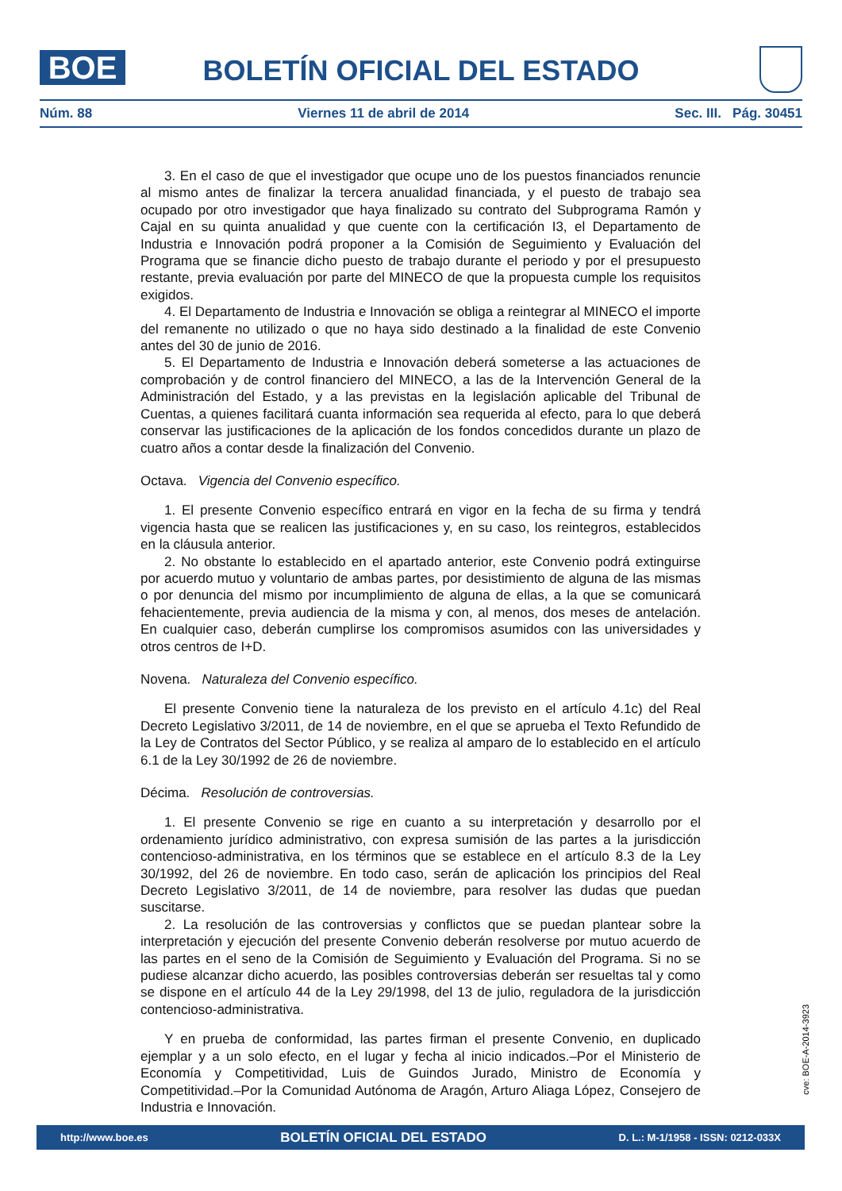BOE
BOLETÍN OFICIAL DEL ESTADO
Núm. 88 Viernes 11 de abril de 2014 Sec. III. Pág. 30451
3. En el caso de que el investigador que ocupe uno de los puestos financiados renuncie al mismo antes de finalizar la tercera anualidad financiada, y el puesto de trabajo sea ocupado por otro investigador que haya finalizado su contrato del Subprograma Ramón y Cajal en su quinta anualidad y que cuente con la certificación I3, el Departamento de Industria e Innovación podrá proponer a la Comisión de Seguimiento y Evaluación del Programa que se financie dicho puesto de trabajo durante el periodo y por el presupuesto restante, previa evaluación por parte del MINECO de que la propuesta cumple los requisitos exigidos.
4. El Departamento de Industria e Innovación se obliga a reintegrar al MINECO el importe del remanente no utilizado o que no haya sido destinado a la finalidad de este Convenio antes del 30 de junio de 2016.
5. El Departamento de Industria e Innovación deberá someterse a las actuaciones de comprobación y de control financiero del MINECO, a las de la Intervención General de la Administración del Estado, y a las previstas en la legislación aplicable del Tribunal de Cuentas, a quienes facilitará cuanta información sea requerida al efecto, para lo que deberá conservar las justificaciones de la aplicación de los fondos concedidos durante un plazo de cuatro años a contar desde la finalización del Convenio.
Octava. Vigencia del Convenio específico.
1. El presente Convenio específico entrará en vigor en la fecha de su firma y tendrá vigencia hasta que se realicen las justificaciones y, en su caso, los reintegros, establecidos en la cláusula anterior.
2. No obstante lo establecido en el apartado anterior, este Convenio podrá extinguirse por acuerdo mutuo y voluntario de ambas partes, por desistimiento de alguna de las mismas o por denuncia del mismo por incumplimiento de alguna de ellas, a la que se comunicará fehacientemente, previa audiencia de la misma y con, al menos, dos meses de antelación. En cualquier caso, deberán cumplirse los compromisos asumidos con las universidades y otros centros de I+D.
Novena. Naturaleza del Convenio específico.
El presente Convenio tiene la naturaleza de los previsto en el artículo 4.1c) del Real Decreto Legislativo 3/2011, de 14 de noviembre, en el que se aprueba el Texto Refundido de la Ley de Contratos del Sector Público, y se realiza al amparo de lo establecido en el artículo 6.1 de la Ley 30/1992 de 26 de noviembre.
Décima. Resolución de controversias.
1. El presente Convenio se rige en cuanto a su interpretación y desarrollo por el ordenamiento jurídico administrativo, con expresa sumisión de las partes a la jurisdicción contencioso-administrativa, en los términos que se establece en el artículo 8.3 de la Ley 30/1992, del 26 de noviembre. En todo caso, serán de aplicación los principios del Real Decreto Legislativo 3/2011, de 14 de noviembre, para resolver las dudas que puedan suscitarse.
2. La resolución de las controversias y conflictos que se puedan plantear sobre la interpretación y ejecución del presente Convenio deberán resolverse por mutuo acuerdo de las partes en el seno de la Comisión de Seguimiento y Evaluación del Programa. Si no se pudiese alcanzar dicho acuerdo, las posibles controversias deberán ser resueltas tal y como se dispone en el artículo 44 de la Ley 29/1998, del 13 de julio, reguladora de la jurisdicción contencioso-administrativa.
Y en prueba de conformidad, las partes firman el presente Convenio, en duplicado ejemplar y a un solo efecto, en el lugar y fecha al inicio indicados.–Por el Ministerio de Economía y Competitividad, Luis de Guindos Jurado, Ministro de Economía y Competitividad.–Por la Comunidad Autónoma de Aragón, Arturo Aliaga López, Consejero de Industria e Innovación.
cve: BOE-A-2014-3923
http://www.boe.es BOLETÍN OFICIAL DEL ESTADO D. L.: M-1/1958 - ISSN: 0212-033X